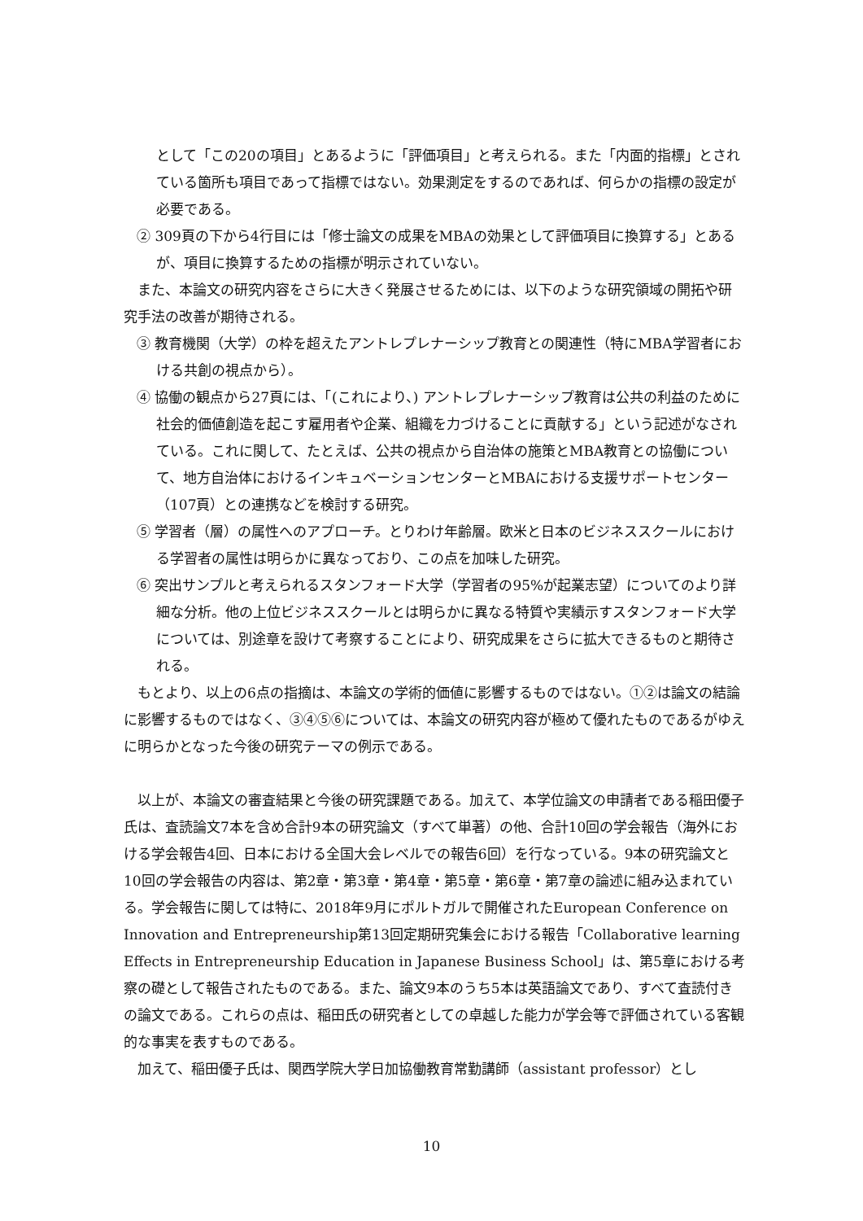として「この20の項目」とあるように「評価項目」と考えられる。また「内面的指標」とされている箇所も項目であって指標ではない。効果測定をするのであれば、何らかの指標の設定が必要である。
② 309頁の下から4行目には「修士論文の成果をMBAの効果として評価項目に換算する」とあるが、項目に換算するための指標が明示されていない。
また、本論文の研究内容をさらに大きく発展させるためには、以下のような研究領域の開拓や研究手法の改善が期待される。
③ 教育機関（大学）の枠を超えたアントレプレナーシップ教育との関連性（特にMBA学習者における共創の視点から）。
④ 協働の観点から27頁には、「(これにより、) アントレプレナーシップ教育は公共の利益のために社会的価値創造を起こす雇用者や企業、組織を力づけることに貢献する」という記述がなされている。これに関して、たとえば、公共の視点から自治体の施策とMBA教育との協働について、地方自治体におけるインキュベーションセンターとMBAにおける支援サポートセンター（107頁）との連携などを検討する研究。
⑤ 学習者（層）の属性へのアプローチ。とりわけ年齢層。欧米と日本のビジネススクールにおける学習者の属性は明らかに異なっており、この点を加味した研究。
⑥ 突出サンプルと考えられるスタンフォード大学（学習者の95%が起業志望）についてのより詳細な分析。他の上位ビジネススクールとは明らかに異なる特質や実績示すスタンフォード大学については、別途章を設けて考察することにより、研究成果をさらに拡大できるものと期待される。
もとより、以上の6点の指摘は、本論文の学術的価値に影響するものではない。①②は論文の結論に影響するものではなく、③④⑤⑥については、本論文の研究内容が極めて優れたものであるがゆえに明らかとなった今後の研究テーマの例示である。
以上が、本論文の審査結果と今後の研究課題である。加えて、本学位論文の申請者である稲田優子氏は、査読論文7本を含め合計9本の研究論文（すべて単著）の他、合計10回の学会報告（海外における学会報告4回、日本における全国大会レベルでの報告6回）を行なっている。9本の研究論文と10回の学会報告の内容は、第2章・第3章・第4章・第5章・第6章・第7章の論述に組み込まれている。学会報告に関しては特に、2018年9月にポルトガルで開催されたEuropean Conference on Innovation and Entrepreneurship第13回定期研究集会における報告「Collaborative learning Effects in Entrepreneurship Education in Japanese Business School」は、第5章における考察の礎として報告されたものである。また、論文9本のうち5本は英語論文であり、すべて査読付きの論文である。これらの点は、稲田氏の研究者としての卓越した能力が学会等で評価されている客観的な事実を表すものである。
加えて、稲田優子氏は、関西学院大学日加協働教育常勤講師（assistant professor）とし
10